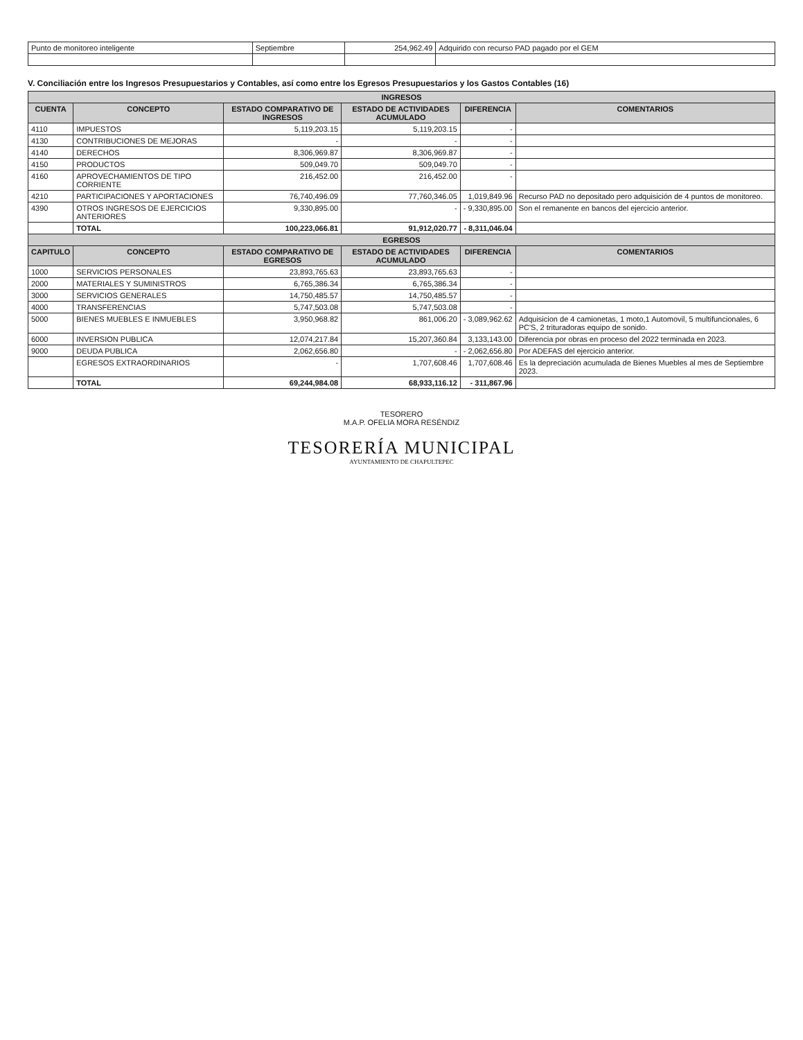| Punto de monitoreo inteligente | Septiembre | 254,962.49 | Adquirido con recurso PAD pagado por el GEM |
V. Conciliación entre los Ingresos Presupuestarios y Contables, así como entre los Egresos Presupuestarios y los Gastos Contables (16)
| INGRESOS | | | | | |
| CUENTA | CONCEPTO | ESTADO COMPARATIVO DE INGRESOS | ESTADO DE ACTIVIDADES ACUMULADO | DIFERENCIA | COMENTARIOS |
| 4110 | IMPUESTOS | 5,119,203.15 | 5,119,203.15 | - | |
| 4130 | CONTRIBUCIONES DE MEJORAS | - | - | - | |
| 4140 | DERECHOS | 8,306,969.87 | 8,306,969.87 | - | |
| 4150 | PRODUCTOS | 509,049.70 | 509,049.70 | - | |
| 4160 | APROVECHAMIENTOS DE TIPO CORRIENTE | 216,452.00 | 216,452.00 | - | |
| 4210 | PARTICIPACIONES Y APORTACIONES | 76,740,496.09 | 77,760,346.05 | 1,019,849.96 | Recurso PAD no depositado pero adquisición de 4 puntos de monitoreo. |
| 4390 | OTROS INGRESOS DE EJERCICIOS ANTERIORES | 9,330,895.00 | - | - 9,330,895.00 | Son el remanente en bancos del ejercicio anterior. |
| | TOTAL | 100,223,066.81 | 91,912,020.77 | - 8,311,046.04 | |
| EGRESOS | | | | | |
| CAPITULO | CONCEPTO | ESTADO COMPARATIVO DE EGRESOS | ESTADO DE ACTIVIDADES ACUMULADO | DIFERENCIA | COMENTARIOS |
| 1000 | SERVICIOS PERSONALES | 23,893,765.63 | 23,893,765.63 | - | |
| 2000 | MATERIALES Y SUMINISTROS | 6,765,386.34 | 6,765,386.34 | - | |
| 3000 | SERVICIOS GENERALES | 14,750,485.57 | 14,750,485.57 | - | |
| 4000 | TRANSFERENCIAS | 5,747,503.08 | 5,747,503.08 | - | |
| 5000 | BIENES MUEBLES E INMUEBLES | 3,950,968.82 | 861,006.20 | - 3,089,962.62 | Adquisicion de 4 camionetas, 1 moto,1 Automovil, 5 multifuncionales, 6 PC'S, 2 trituradoras equipo de sonido. |
| 6000 | INVERSION PUBLICA | 12,074,217.84 | 15,207,360.84 | 3,133,143.00 | Diferencia por obras en proceso del 2022 terminada en 2023. |
| 9000 | DEUDA PUBLICA | 2,062,656.80 | - | - 2,062,656.80 | Por ADEFAS del ejercicio anterior. |
| | EGRESOS EXTRAORDINARIOS | - | 1,707,608.46 | 1,707,608.46 | Es la depreciación acumulada de Bienes Muebles al mes de Septiembre 2023. |
| | TOTAL | 69,244,984.08 | 68,933,116.12 | - 311,867.96 | |
TESORERO
M.A.P. OFELIA MORA RESÉNDIZ
TESORERÍA MUNICIPAL
AYUNTAMIENTO DE CHAPULTEPEC